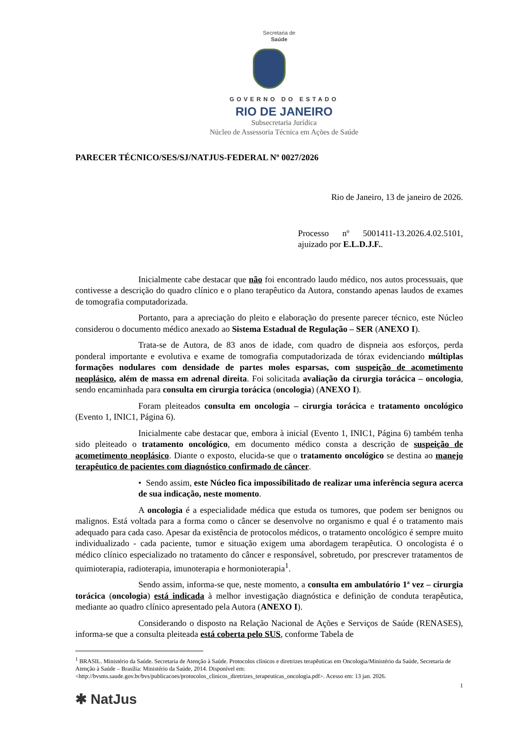Secretaria de
Saúde
GOVERNO DO ESTADO
RIO DE JANEIRO
Subsecretaria Jurídica
Núcleo de Assessoria Técnica em Ações de Saúde
PARECER TÉCNICO/SES/SJ/NATJUS-FEDERAL Nº 0027/2026
Rio de Janeiro, 13 de janeiro de 2026.
Processo nº 5001411-13.2026.4.02.5101, ajuizado por E.L.D.J.F..
Inicialmente cabe destacar que não foi encontrado laudo médico, nos autos processuais, que contivesse a descrição do quadro clínico e o plano terapêutico da Autora, constando apenas laudos de exames de tomografia computadorizada.
Portanto, para a apreciação do pleito e elaboração do presente parecer técnico, este Núcleo considerou o documento médico anexado ao Sistema Estadual de Regulação – SER (ANEXO I).
Trata-se de Autora, de 83 anos de idade, com quadro de dispneia aos esforços, perda ponderal importante e evolutiva e exame de tomografia computadorizada de tórax evidenciando múltiplas formações nodulares com densidade de partes moles esparsas, com suspeição de acometimento neoplásico, além de massa em adrenal direita. Foi solicitada avaliação da cirurgia torácica – oncologia, sendo encaminhada para consulta em cirurgia torácica (oncologia) (ANEXO I).
Foram pleiteados consulta em oncologia – cirurgia torácica e tratamento oncológico (Evento 1, INIC1, Página 6).
Inicialmente cabe destacar que, embora à inicial (Evento 1, INIC1, Página 6) também tenha sido pleiteado o tratamento oncológico, em documento médico consta a descrição de suspeição de acometimento neoplásico. Diante o exposto, elucida-se que o tratamento oncológico se destina ao manejo terapêutico de pacientes com diagnóstico confirmado de câncer.
• Sendo assim, este Núcleo fica impossibilitado de realizar uma inferência segura acerca de sua indicação, neste momento.
A oncologia é a especialidade médica que estuda os tumores, que podem ser benignos ou malignos. Está voltada para a forma como o câncer se desenvolve no organismo e qual é o tratamento mais adequado para cada caso. Apesar da existência de protocolos médicos, o tratamento oncológico é sempre muito individualizado - cada paciente, tumor e situação exigem uma abordagem terapêutica. O oncologista é o médico clínico especializado no tratamento do câncer e responsável, sobretudo, por prescrever tratamentos de quimioterapia, radioterapia, imunoterapia e hormonioterapia<sup>1</sup>.
Sendo assim, informa-se que, neste momento, a consulta em ambulatório 1ª vez – cirurgia torácica (oncologia) está indicada à melhor investigação diagnóstica e definição de conduta terapêutica, mediante ao quadro clínico apresentado pela Autora (ANEXO I).
Considerando o disposto na Relação Nacional de Ações e Serviços de Saúde (RENASES), informa-se que a consulta pleiteada está coberta pelo SUS, conforme Tabela de
<sup>1</sup> BRASIL. Ministério da Saúde. Secretaria de Atenção à Saúde. Protocolos clínicos e diretrizes terapêuticas em Oncologia/Ministério da Saúde, Secretaria de Atenção à Saúde – Brasília: Ministério da Saúde, 2014. Disponível em: <http://bvsms.saude.gov.br/bvs/publicacoes/protocolos_clinicos_diretrizes_terapeuticas_oncologia.pdf>. Acesso em: 13 jan. 2026.
1
✱ NatJus